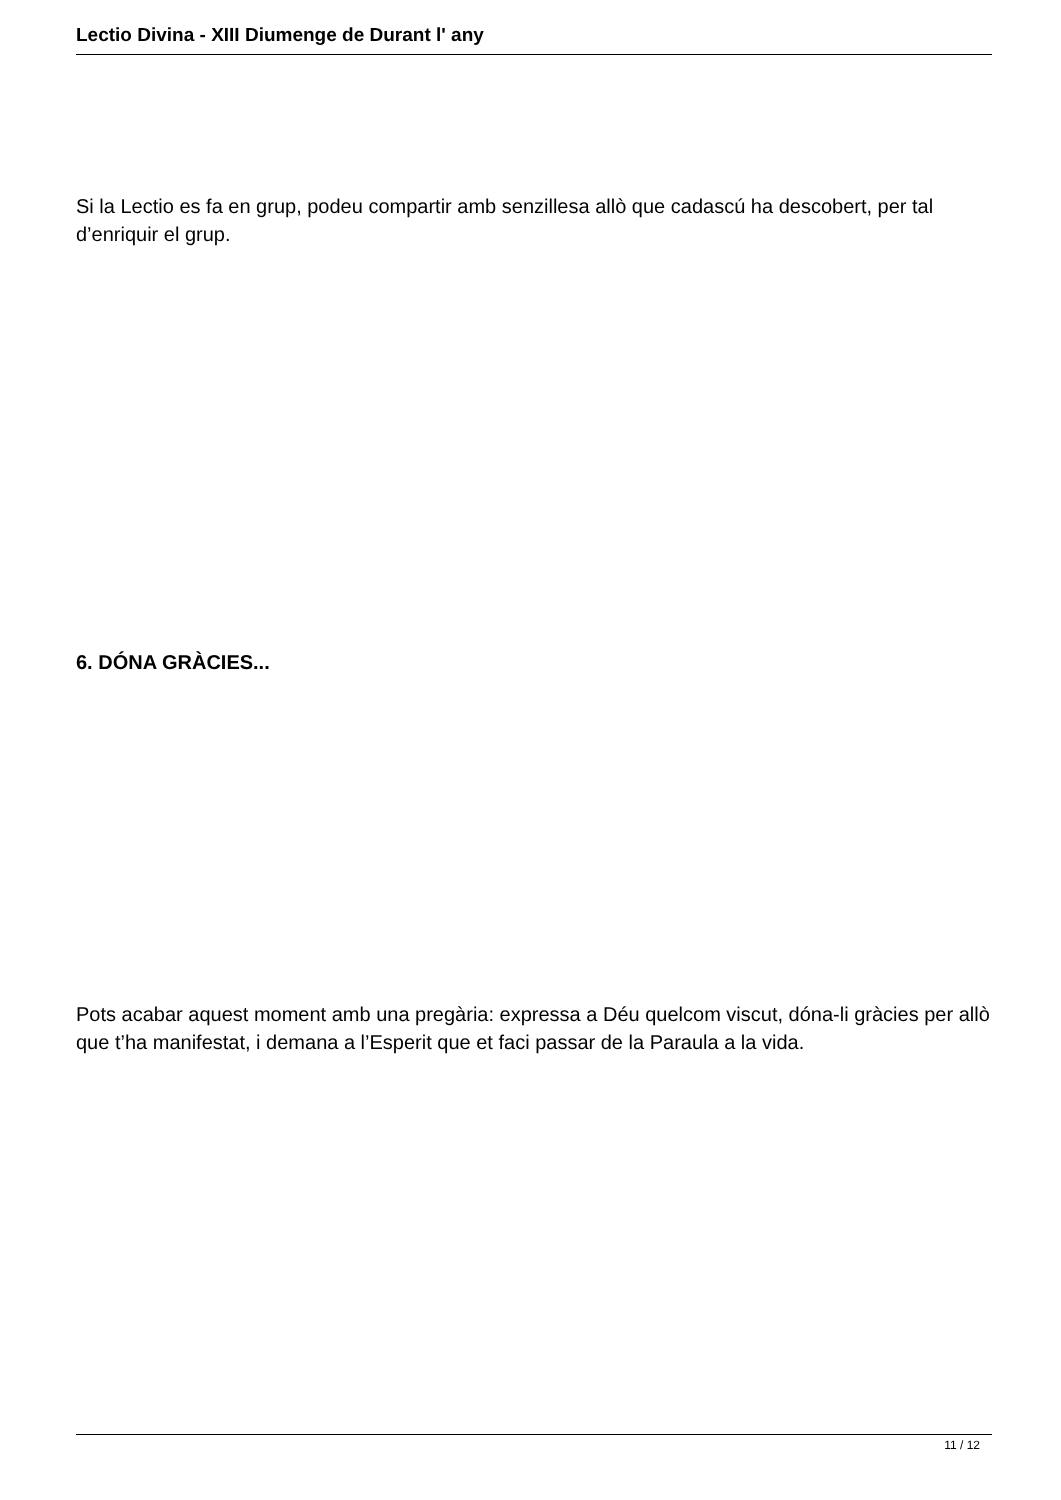Lectio Divina - XIII Diumenge de Durant l' any
Si la Lectio es fa en grup, podeu compartir amb senzillesa allò que cadascú ha descobert, per tal d’enriquir el grup.
6. DÓNA GRÀCIES...
Pots acabar aquest moment amb una pregària: expressa a Déu quelcom viscut, dóna-li gràcies per allò que t’ha manifestat, i demana a l’Esperit que et faci passar de la Paraula a la vida.
11 / 12